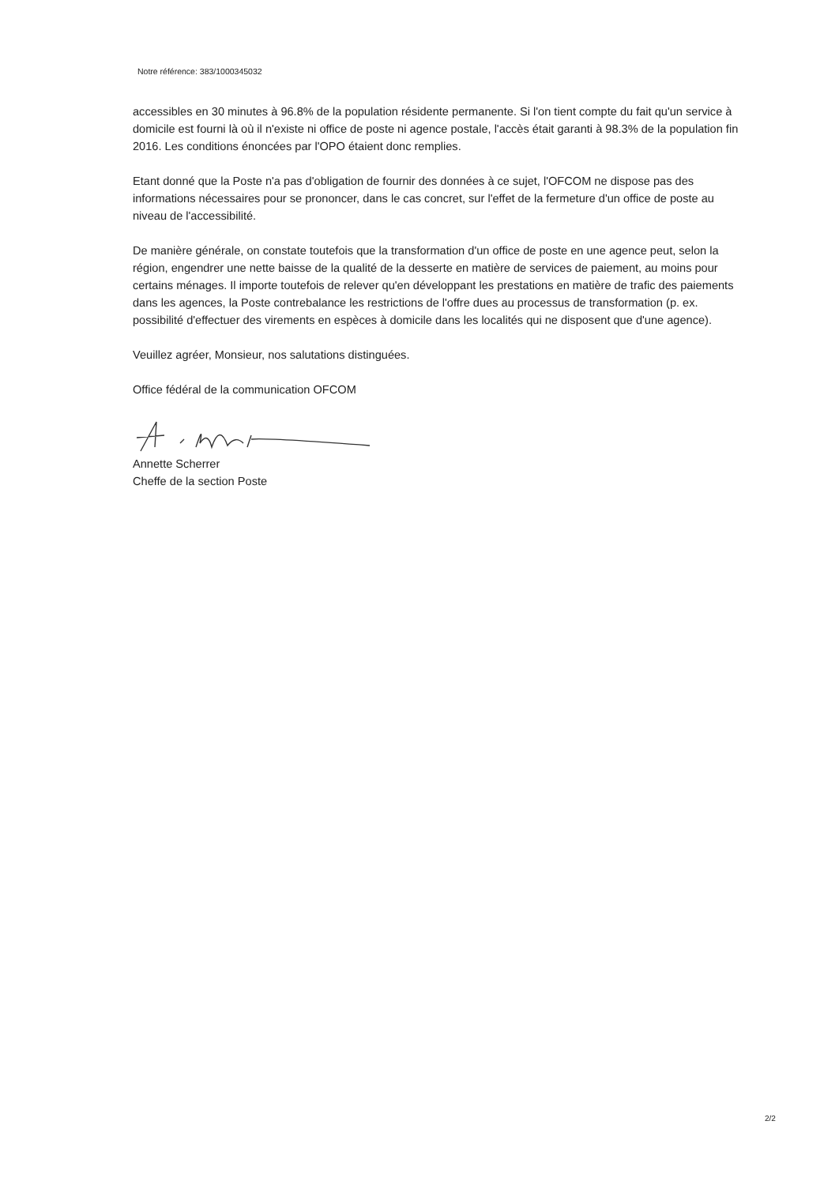Notre référence: 383/1000345032
accessibles en 30 minutes à 96.8% de la population résidente permanente. Si l'on tient compte du fait qu'un service à domicile est fourni là où il n'existe ni office de poste ni agence postale, l'accès était garanti à 98.3% de la population fin 2016. Les conditions énoncées par l'OPO étaient donc remplies.
Etant donné que la Poste n'a pas d'obligation de fournir des données à ce sujet, l'OFCOM ne dispose pas des informations nécessaires pour se prononcer, dans le cas concret, sur l'effet de la fermeture d'un office de poste au niveau de l'accessibilité.
De manière générale, on constate toutefois que la transformation d'un office de poste en une agence peut, selon la région, engendrer une nette baisse de la qualité de la desserte en matière de services de paiement, au moins pour certains ménages. Il importe toutefois de relever qu'en développant les prestations en matière de trafic des paiements dans les agences, la Poste contrebalance les restrictions de l'offre dues au processus de transformation (p. ex. possibilité d'effectuer des virements en espèces à domicile dans les localités qui ne disposent que d'une agence).
Veuillez agréer, Monsieur, nos salutations distinguées.
Office fédéral de la communication OFCOM
Annette Scherrer
Cheffe de la section Poste
2/2